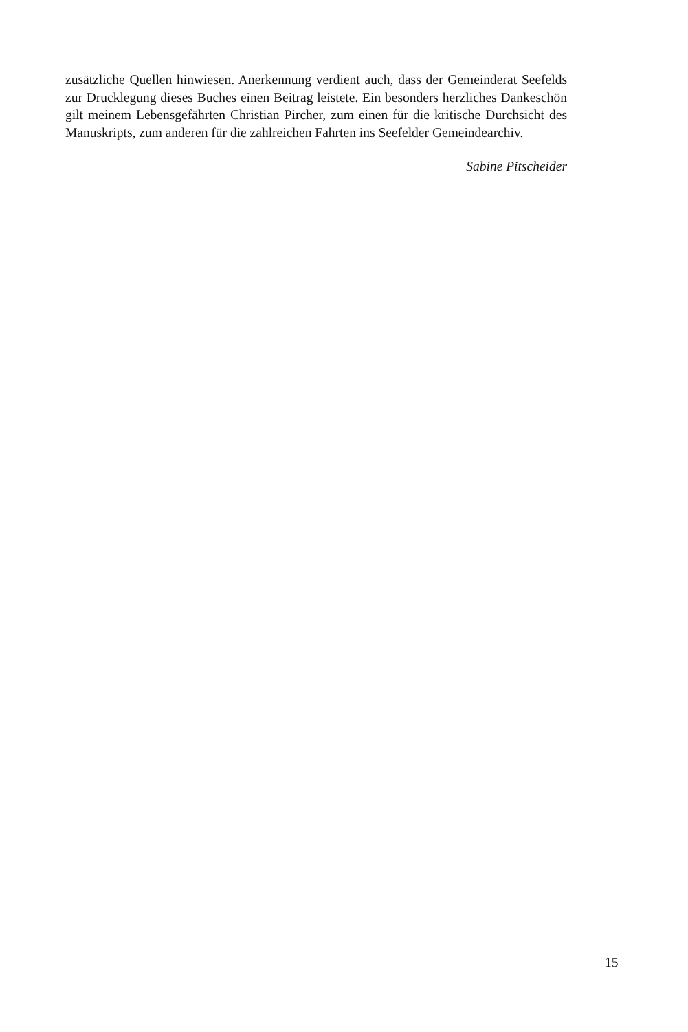zusätzliche Quellen hinwiesen. Anerkennung verdient auch, dass der Gemeinde­rat Seefelds zur Drucklegung dieses Buches einen Beitrag leistete. Ein besonders herzliches Dankeschön gilt meinem Lebensgefährten Christian Pircher, zum einen für die kritische Durchsicht des Manuskripts, zum anderen für die zahlreichen Fahrten ins Seefelder Gemeindearchiv.
Sabine Pitscheider
15